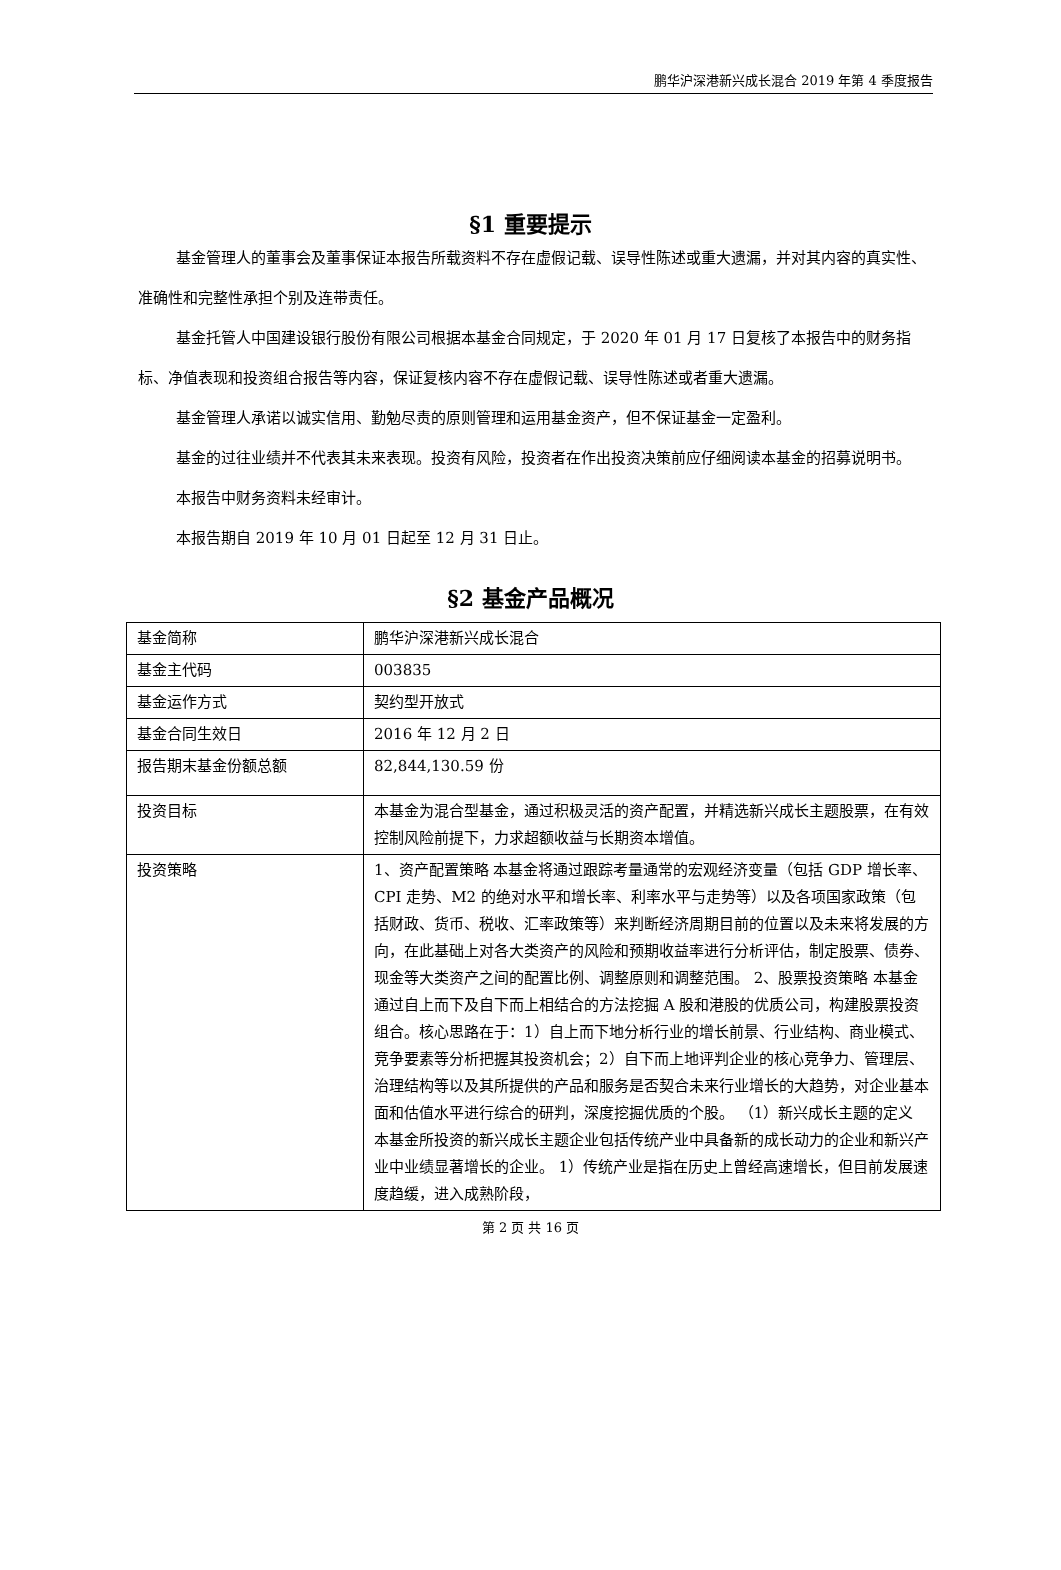鹏华沪深港新兴成长混合 2019 年第 4 季度报告
§1 重要提示
基金管理人的董事会及董事保证本报告所载资料不存在虚假记载、误导性陈述或重大遗漏，并对其内容的真实性、准确性和完整性承担个别及连带责任。
基金托管人中国建设银行股份有限公司根据本基金合同规定，于 2020 年 01 月 17 日复核了本报告中的财务指标、净值表现和投资组合报告等内容，保证复核内容不存在虚假记载、误导性陈述或者重大遗漏。
基金管理人承诺以诚实信用、勤勉尽责的原则管理和运用基金资产，但不保证基金一定盈利。
基金的过往业绩并不代表其未来表现。投资有风险，投资者在作出投资决策前应仔细阅读本基金的招募说明书。
本报告中财务资料未经审计。
本报告期自 2019 年 10 月 01 日起至 12 月 31 日止。
§2 基金产品概况
| 基金简称 | 鹏华沪深港新兴成长混合 |
| 基金主代码 | 003835 |
| 基金运作方式 | 契约型开放式 |
| 基金合同生效日 | 2016 年 12 月 2 日 |
| 报告期末基金份额总额 | 82,844,130.59 份 |
| 投资目标 | 本基金为混合型基金，通过积极灵活的资产配置，并精选新兴成长主题股票，在有效控制风险前提下，力求超额收益与长期资本增值。 |
| 投资策略 | 1、资产配置策略 本基金将通过跟踪考量通常的宏观经济变量（包括 GDP 增长率、CPI 走势、M2 的绝对水平和增长率、利率水平与走势等）以及各项国家政策（包括财政、货币、税收、汇率政策等）来判断经济周期目前的位置以及未来将发展的方向，在此基础上对各大类资产的风险和预期收益率进行分析评估，制定股票、债券、现金等大类资产之间的配置比例、调整原则和调整范围。 2、股票投资策略 本基金通过自上而下及自下而上相结合的方法挖掘 A 股和港股的优质公司，构建股票投资组合。核心思路在于：1）自上而下地分析行业的增长前景、行业结构、商业模式、竞争要素等分析把握其投资机会；2）自下而上地评判企业的核心竞争力、管理层、治理结构等以及其所提供的产品和服务是否契合未来行业增长的大趋势，对企业基本面和估值水平进行综合的研判，深度挖掘优质的个股。 （1）新兴成长主题的定义 本基金所投资的新兴成长主题企业包括传统产业中具备新的成长动力的企业和新兴产业中业绩显著增长的企业。 1）传统产业是指在历史上曾经高速增长，但目前发展速度趋缓，进入成熟阶段， |
第 2 页 共 16 页